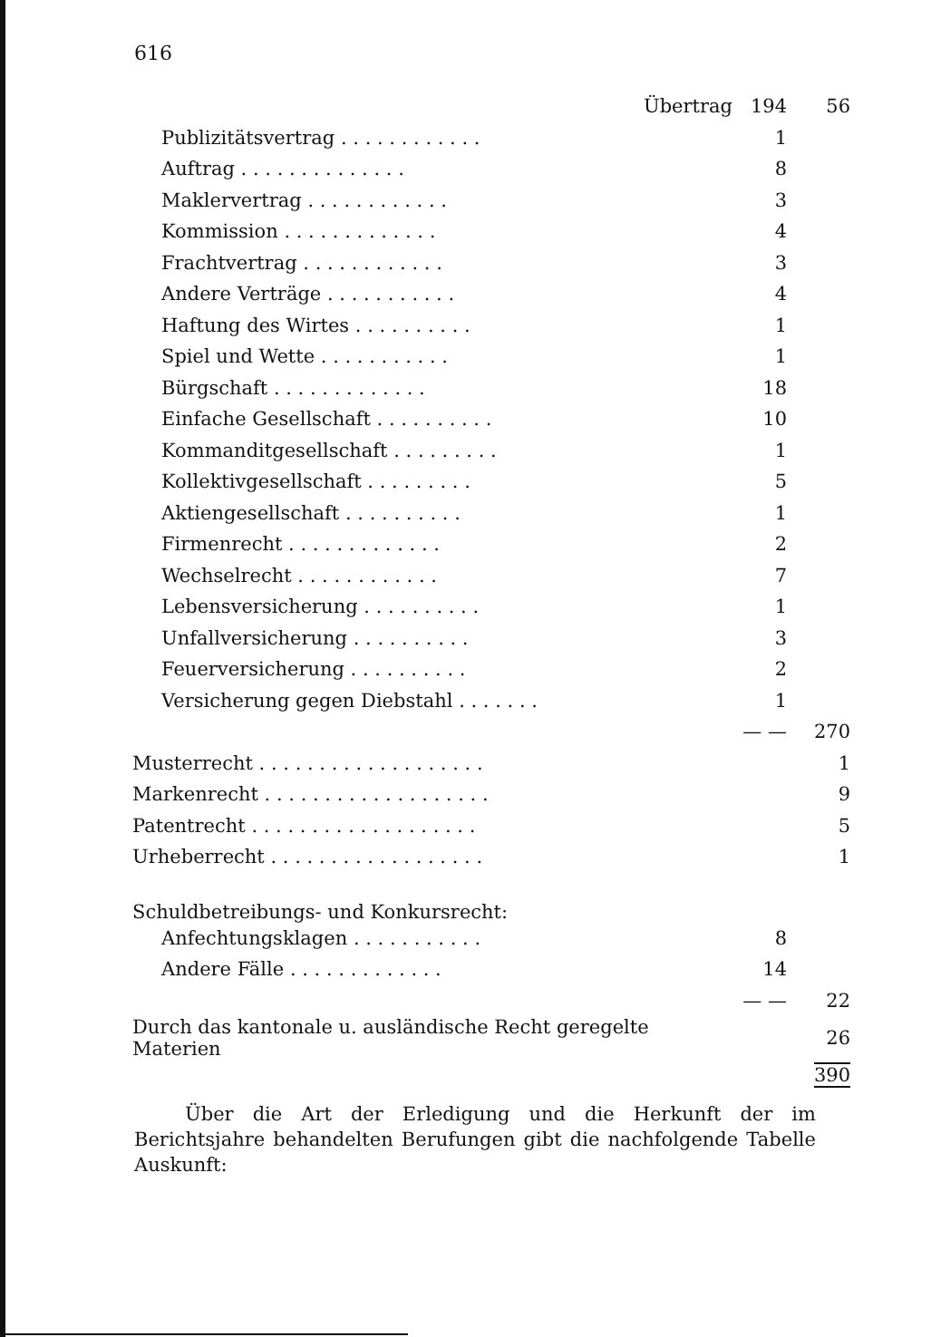616
| Übertrag | 194 | 56 |
| Publizitätsvertrag . . . . . . . . . . . . | 1 | |
| Auftrag . . . . . . . . . . . . . . | 8 | |
| Maklervertrag . . . . . . . . . . . . | 3 | |
| Kommission . . . . . . . . . . . . . | 4 | |
| Frachtvertrag . . . . . . . . . . . . | 3 | |
| Andere Verträge . . . . . . . . . . . | 4 | |
| Haftung des Wirtes . . . . . . . . . . | 1 | |
| Spiel und Wette . . . . . . . . . . . | 1 | |
| Bürgschaft . . . . . . . . . . . . . | 18 | |
| Einfache Gesellschaft . . . . . . . . . . | 10 | |
| Kommanditgesellschaft . . . . . . . . . | 1 | |
| Kollektivgesellschaft . . . . . . . . . | 5 | |
| Aktiengesellschaft . . . . . . . . . . | 1 | |
| Firmenrecht . . . . . . . . . . . . . | 2 | |
| Wechselrecht . . . . . . . . . . . . | 7 | |
| Lebensversicherung . . . . . . . . . . | 1 | |
| Unfallversicherung . . . . . . . . . . | 3 | |
| Feuerversicherung . . . . . . . . . . | 2 | |
| Versicherung gegen Diebstahl . . . . . . . | 1 | |
| | — — | 270 |
| Musterrecht . . . . . . . . . . . . . . . . . . . | | 1 |
| Markenrecht . . . . . . . . . . . . . . . . . . . | | 9 |
| Patentrecht . . . . . . . . . . . . . . . . . . . | | 5 |
| Urheberrecht . . . . . . . . . . . . . . . . . . | | 1 |
| Schuldbetreibungs- und Konkursrecht: | | |
| Anfechtungsklagen . . . . . . . . . . . | 8 | |
| Andere Fälle . . . . . . . . . . . . . | 14 | |
| | — — | 22 |
| Durch das kantonale u. ausländische Recht geregelte Materien | | 26 |
| | | 390 |
Über die Art der Erledigung und die Herkunft der im Berichtsjahre behandelten Berufungen gibt die nachfolgende Tabelle Auskunft: